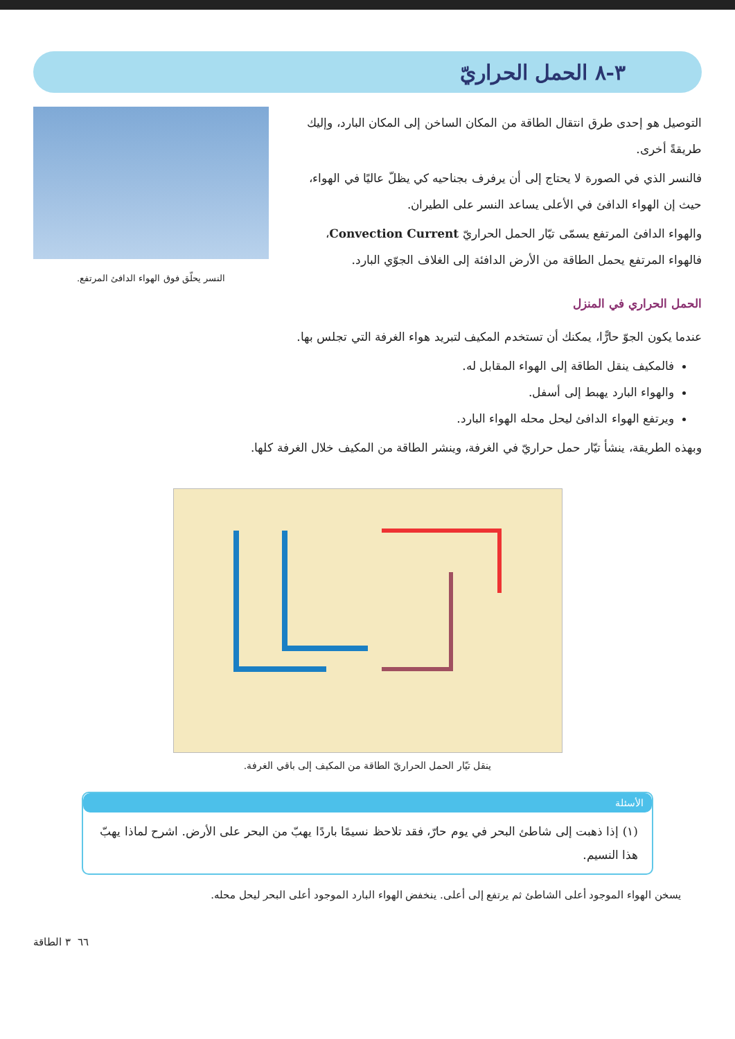٣-٨ الحمل الحراريّ
التوصيل هو إحدى طرق انتقال الطاقة من المكان الساخن إلى المكان البارد، وإليك طريقةً أخرى.
فالنسر الذي في الصورة لا يحتاج إلى أن يرفرف بجناحيه كي يظلّ عاليًا في الهواء، حيث إن الهواء الدافئ في الأعلى يساعد النسر على الطيران.
والهواء الدافئ المرتفع يسمّى تيّار الحمل الحراريّ Convection Current، فالهواء المرتفع يحمل الطاقة من الأرض الدافئة إلى الغلاف الجوّي البارد.
النسر يحلّق فوق الهواء الدافئ المرتفع.
الحمل الحراري في المنزل
عندما يكون الجوّ حارًّا، يمكنك أن تستخدم المكيف لتبريد هواء الغرفة التي تجلس بها.
فالمكيف ينقل الطاقة إلى الهواء المقابل له.
والهواء البارد يهبط إلى أسفل.
ويرتفع الهواء الدافئ ليحل محله الهواء البارد.
وبهذه الطريقة، ينشأ تيّار حمل حراريّ في الغرفة، وينشر الطاقة من المكيف خلال الغرفة كلها.
ينقل تيّار الحمل الحراريّ الطاقة من المكيف إلى باقي الغرفة.
الأسئلة
(١) إذا ذهبت إلى شاطئ البحر في يوم حارّ، فقد تلاحظ نسيمًا باردًا يهبّ من البحر على الأرض. اشرح لماذا يهبّ هذا النسيم.
يسخن الهواء الموجود أعلى الشاطئ ثم يرتفع إلى أعلى. ينخفض الهواء البارد الموجود أعلى البحر ليحل محله.
٦٦ ٣ الطاقة